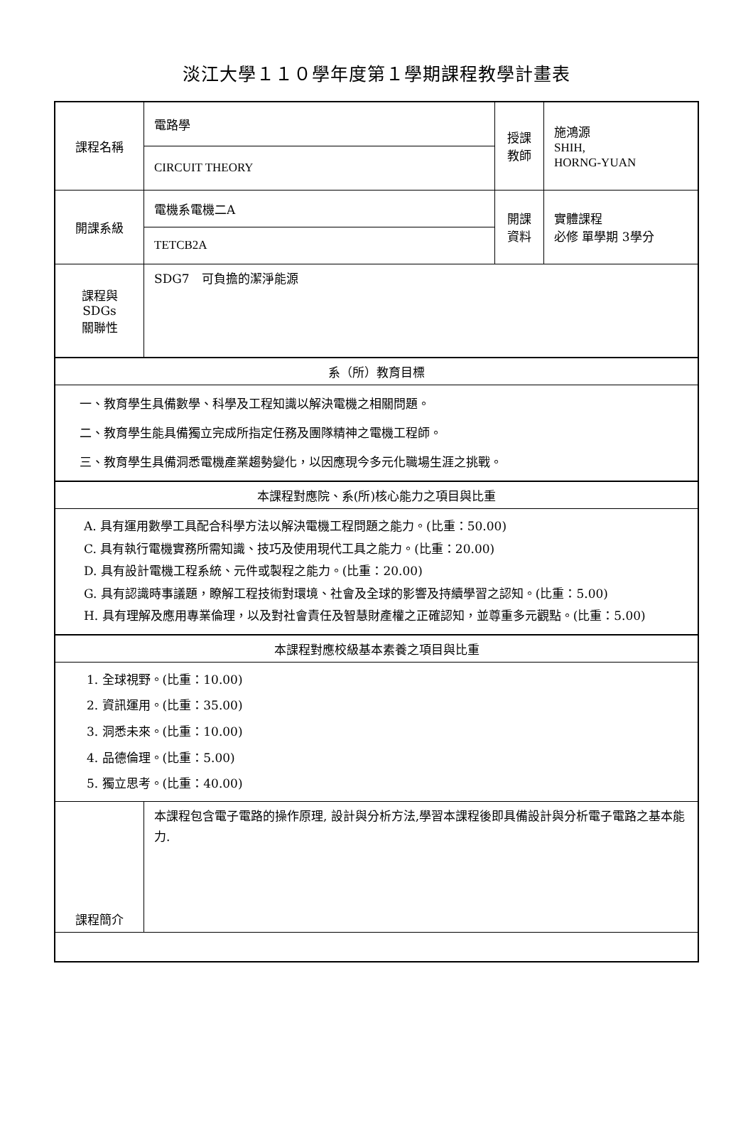淡江大學１１０學年度第１學期課程教學計畫表
| 課程名稱 | 電路學 | 授課 教師 | 施鴻源 SHIH, HORNG-YUAN |
| | CIRCUIT THEORY | | |
| 開課系級 | 電機系電機二A | 開課 資料 | 實體課程 必修 單學期 3學分 |
| | TETCB2A | | |
| 課程與SDGs 關聯性 | SDG7 可負擔的潔淨能源 | | |
| 系（所）教育目標 | | | |
| 一、教育學生具備數學、科學及工程知識以解決電機之相關問題。 二、教育學生能具備獨立完成所指定任務及團隊精神之電機工程師。 三、教育學生具備洞悉電機產業趨勢變化，以因應現今多元化職場生涯之挑戰。 | | | |
| 本課程對應院、系(所)核心能力之項目與比重 | | | |
| A. 具有運用數學工具配合科學方法以解決電機工程問題之能力。(比重：50.00) C. 具有執行電機實務所需知識、技巧及使用現代工具之能力。(比重：20.00) D. 具有設計電機工程系統、元件或製程之能力。(比重：20.00) G. 具有認識時事議題，瞭解工程技術對環境、社會及全球的影響及持續學習之認知。(比重：5.00) H. 具有理解及應用專業倫理，以及對社會責任及智慧財產權之正確認知，並尊重多元觀點。(比重：5.00) | | | |
| 本課程對應校級基本素養之項目與比重 | | | |
| 1. 全球視野。(比重：10.00) 2. 資訊運用。(比重：35.00) 3. 洞悉未來。(比重：10.00) 4. 品德倫理。(比重：5.00) 5. 獨立思考。(比重：40.00) | | | |
| 課程簡介 | 本課程包含電子電路的操作原理, 設計與分析方法,學習本課程後即具備設計與分析電子電路之基本能力. | | |